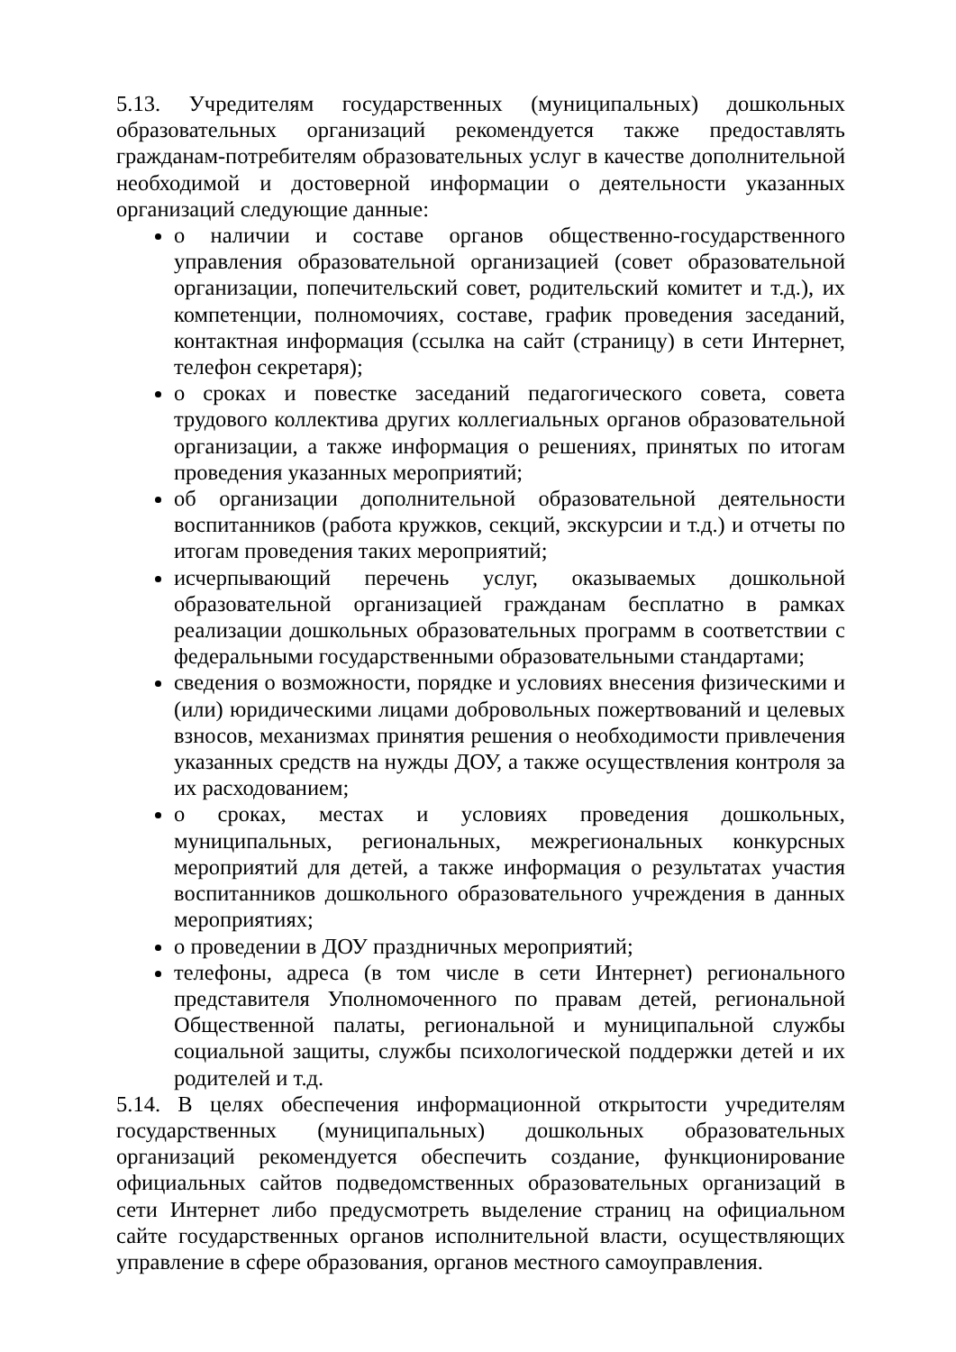5.13. Учредителям государственных (муниципальных) дошкольных образовательных организаций рекомендуется также предоставлять гражданам-потребителям образовательных услуг в качестве дополнительной необходимой и достоверной информации о деятельности указанных организаций следующие данные:
о наличии и составе органов общественно-государственного управления образовательной организацией (совет образовательной организации, попечительский совет, родительский комитет и т.д.), их компетенции, полномочиях, составе, график проведения заседаний, контактная информация (ссылка на сайт (страницу) в сети Интернет, телефон секретаря);
о сроках и повестке заседаний педагогического совета, совета трудового коллектива других коллегиальных органов образовательной организации, а также информация о решениях, принятых по итогам проведения указанных мероприятий;
об организации дополнительной образовательной деятельности воспитанников (работа кружков, секций, экскурсии и т.д.) и отчеты по итогам проведения таких мероприятий;
исчерпывающий перечень услуг, оказываемых дошкольной образовательной организацией гражданам бесплатно в рамках реализации дошкольных образовательных программ в соответствии с федеральными государственными образовательными стандартами;
сведения о возможности, порядке и условиях внесения физическими и (или) юридическими лицами добровольных пожертвований и целевых взносов, механизмах принятия решения о необходимости привлечения указанных средств на нужды ДОУ, а также осуществления контроля за их расходованием;
о сроках, местах и условиях проведения дошкольных, муниципальных, региональных, межрегиональных конкурсных мероприятий для детей, а также информация о результатах участия воспитанников дошкольного образовательного учреждения в данных мероприятиях;
о проведении в ДОУ праздничных мероприятий;
телефоны, адреса (в том числе в сети Интернет) регионального представителя Уполномоченного по правам детей, региональной Общественной палаты, региональной и муниципальной службы социальной защиты, службы психологической поддержки детей и их родителей и т.д.
5.14. В целях обеспечения информационной открытости учредителям государственных (муниципальных) дошкольных образовательных организаций рекомендуется обеспечить создание, функционирование официальных сайтов подведомственных образовательных организаций в сети Интернет либо предусмотреть выделение страниц на официальном сайте государственных органов исполнительной власти, осуществляющих управление в сфере образования, органов местного самоуправления.